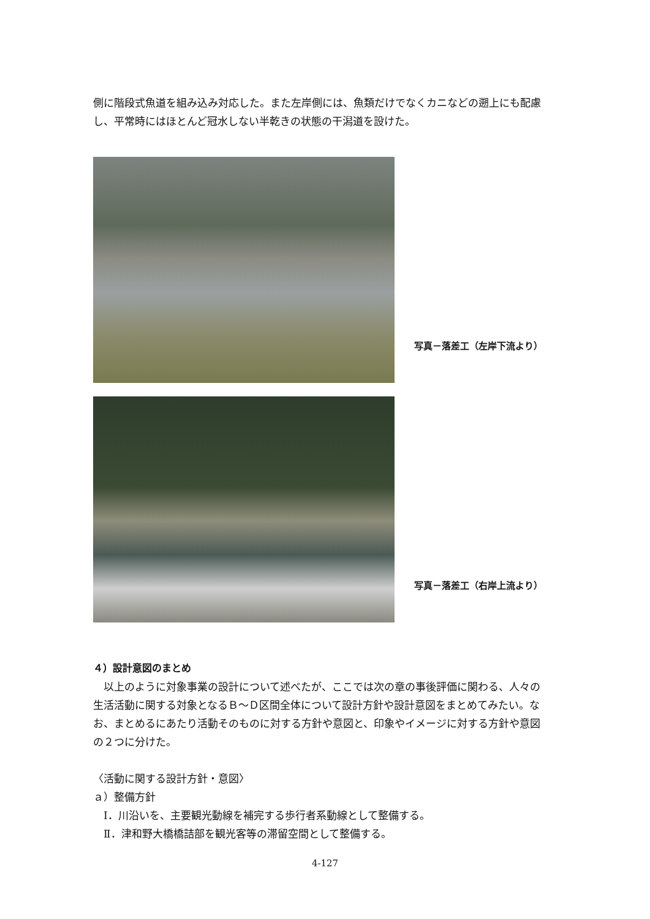側に階段式魚道を組み込み対応した。また左岸側には、魚類だけでなくカニなどの遡上にも配慮し、平常時にはほとんど冠水しない半乾きの状態の干潟道を設けた。
写真－落差工（左岸下流より）
写真－落差工（右岸上流より）
４）設計意図のまとめ
　以上のように対象事業の設計について述べたが、ここでは次の章の事後評価に関わる、人々の生活活動に関する対象となるＢ～Ｄ区間全体について設計方針や設計意図をまとめてみたい。なお、まとめるにあたり活動そのものに対する方針や意図と、印象やイメージに対する方針や意図の２つに分けた。
〈活動に関する設計方針・意図〉
ａ）整備方針
　Ⅰ．川沿いを、主要観光動線を補完する歩行者系動線として整備する。
　Ⅱ．津和野大橋橋詰部を観光客等の滞留空間として整備する。
4-127